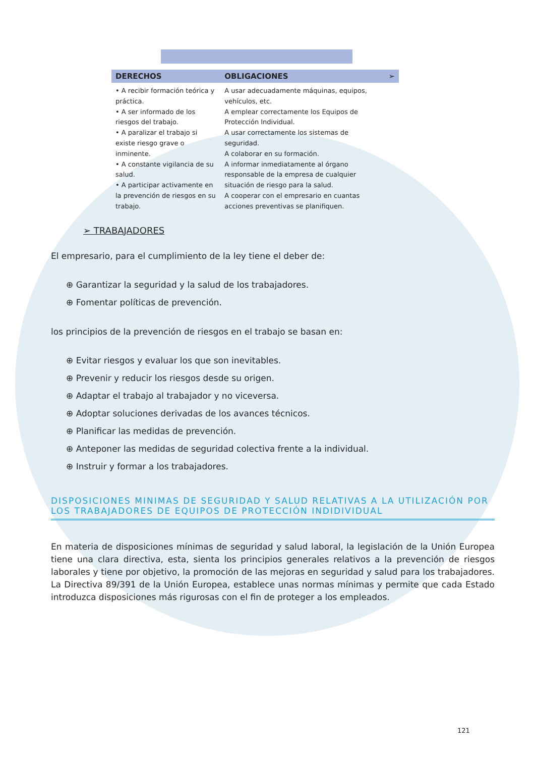| DERECHOS | OBLIGACIONES | ➢ |
| --- | --- | --- |
| • A recibir formación teórica y práctica. • A ser informado de los riesgos del trabajo. • A paralizar el trabajo si existe riesgo grave o inminente. • A constante vigilancia de su salud. • A participar activamente en la prevención de riesgos en su trabajo. | A usar adecuadamente máquinas, equipos, vehículos, etc. A emplear correctamente los Equipos de Protección Individual. A usar correctamente los sistemas de seguridad. A colaborar en su formación. A informar inmediatamente al órgano responsable de la empresa de cualquier situación de riesgo para la salud. A cooperar con el empresario en cuantas acciones preventivas se planifiquen. | |
➢ TRABAJADORES
El empresario, para el cumplimiento de la ley tiene el deber de:
⊕ Garantizar la seguridad y la salud de los trabajadores.
⊕ Fomentar políticas de prevención.
los principios de la prevención de riesgos en el trabajo se basan en:
⊕ Evitar riesgos y evaluar los que son inevitables.
⊕ Prevenir y reducir los riesgos desde su origen.
⊕ Adaptar el trabajo al trabajador y no viceversa.
⊕ Adoptar soluciones derivadas de los avances técnicos.
⊕ Planificar las medidas de prevención.
⊕ Anteponer las medidas de seguridad colectiva frente a la individual.
⊕ Instruir y formar a los trabajadores.
DISPOSICIONES MINIMAS DE SEGURIDAD Y SALUD RELATIVAS A LA UTILIZACIÓN POR LOS TRABAJADORES DE EQUIPOS DE PROTECCIÓN INDIDIVIDUAL
En materia de disposiciones mínimas de seguridad y salud laboral, la legislación de la Unión Europea tiene una clara directiva, esta, sienta los principios generales relativos a la prevención de riesgos laborales y tiene por objetivo, la promoción de las mejoras en seguridad y salud para los trabajadores. La Directiva 89/391 de la Unión Europea, establece unas normas mínimas y permite que cada Estado introduzca disposiciones más rigurosas con el fin de proteger a los empleados.
121